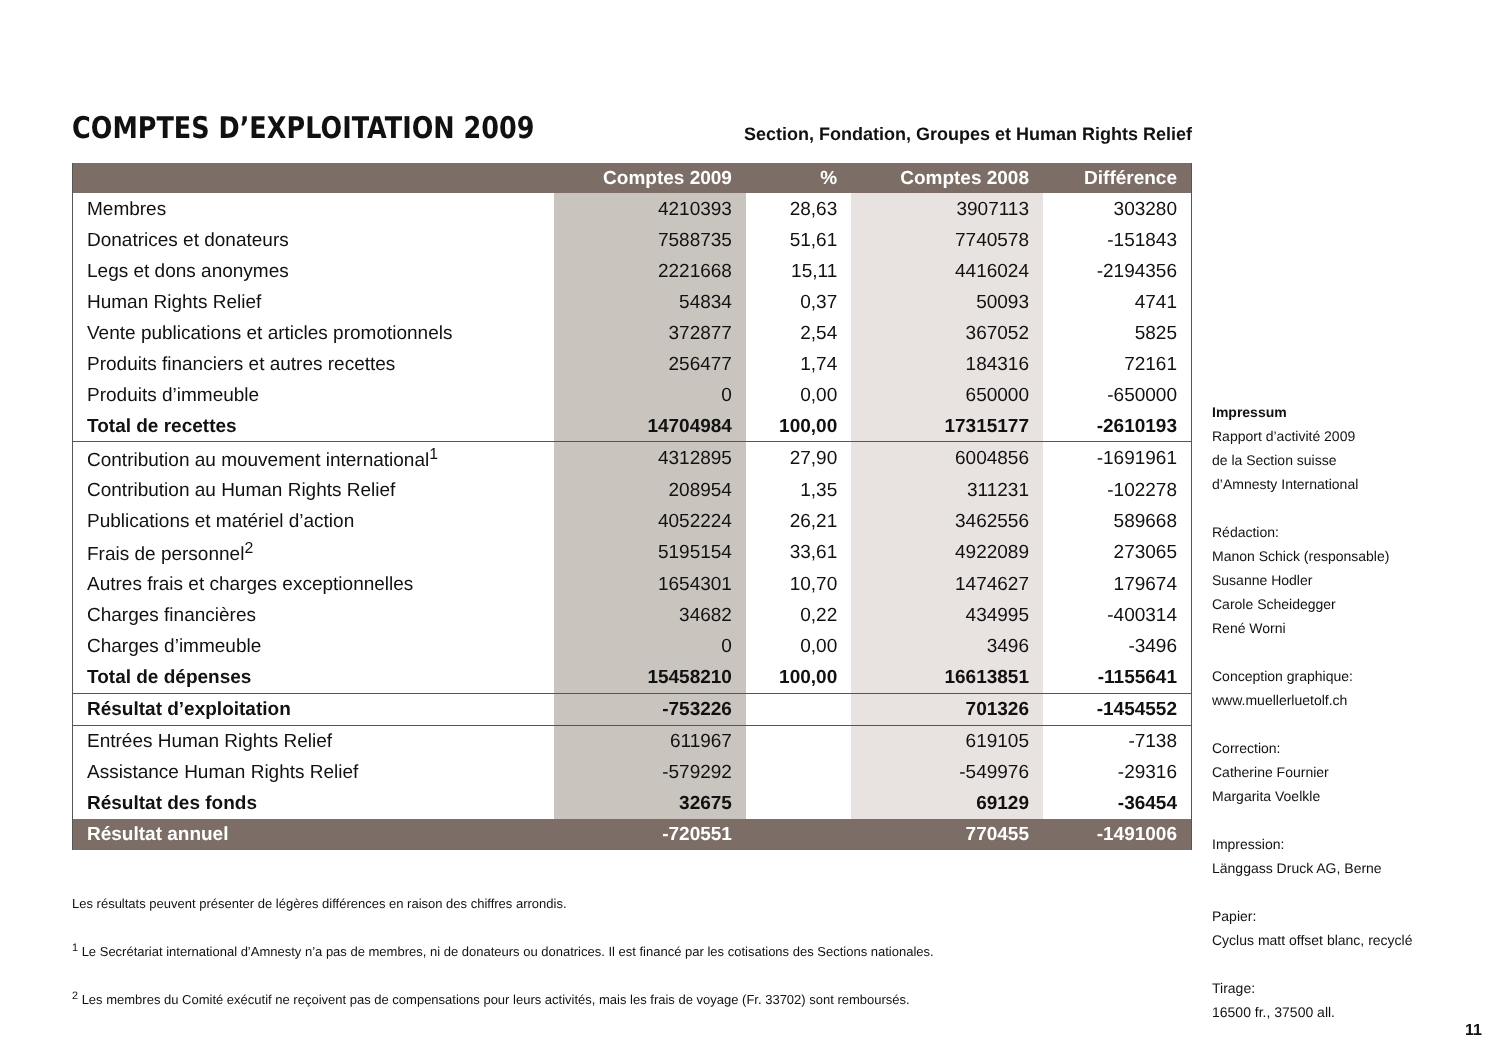COMPTES D’EXPLOITATION 2009
Section, Fondation, Groupes et Human Rights Relief
| | Comptes 2009 | % | Comptes 2008 | Différence |
| --- | --- | --- | --- | --- |
| Membres | 4210393 | 28,63 | 3907113 | 303280 |
| Donatrices et donateurs | 7588735 | 51,61 | 7740578 | -151843 |
| Legs et dons anonymes | 2221668 | 15,11 | 4416024 | -2194356 |
| Human Rights Relief | 54834 | 0,37 | 50093 | 4741 |
| Vente publications et articles promotionnels | 372877 | 2,54 | 367052 | 5825 |
| Produits financiers et autres recettes | 256477 | 1,74 | 184316 | 72161 |
| Produits d’immeuble | 0 | 0,00 | 650000 | -650000 |
| Total de recettes | 14704984 | 100,00 | 17315177 | -2610193 |
| Contribution au mouvement international<sup>1</sup> | 4312895 | 27,90 | 6004856 | -1691961 |
| Contribution au Human Rights Relief | 208954 | 1,35 | 311231 | -102278 |
| Publications et matériel d’action | 4052224 | 26,21 | 3462556 | 589668 |
| Frais de personnel<sup>2</sup> | 5195154 | 33,61 | 4922089 | 273065 |
| Autres frais et charges exceptionnelles | 1654301 | 10,70 | 1474627 | 179674 |
| Charges financières | 34682 | 0,22 | 434995 | -400314 |
| Charges d’immeuble | 0 | 0,00 | 3496 | -3496 |
| Total de dépenses | 15458210 | 100,00 | 16613851 | -1155641 |
| Résultat d’exploitation | -753226 | | 701326 | -1454552 |
| Entrées Human Rights Relief | 611967 | | 619105 | -7138 |
| Assistance Human Rights Relief | -579292 | | -549976 | -29316 |
| Résultat des fonds | 32675 | | 69129 | -36454 |
| Résultat annuel | -720551 | | 770455 | -1491006 |
Les résultats peuvent présenter de légères différences en raison des chiffres arrondis.
<sup>1</sup> Le Secrétariat international d’Amnesty n’a pas de membres, ni de donateurs ou donatrices. Il est financé par les cotisations des Sections nationales.
<sup>2</sup> Les membres du Comité exécutif ne reçoivent pas de compensations pour leurs activités, mais les frais de voyage (Fr. 33702) sont remboursés.
Impressum
Rapport d’activité 2009
de la Section suisse
d’Amnesty International
Rédaction:
Manon Schick (responsable)
Susanne Hodler
Carole Scheidegger
René Worni
Conception graphique:
www.muellerluetolf.ch
Correction:
Catherine Fournier
Margarita Voelkle
Impression:
Länggass Druck AG, Berne
Papier:
Cyclus matt offset blanc, recyclé
Tirage:
16500 fr., 37500 all.
11